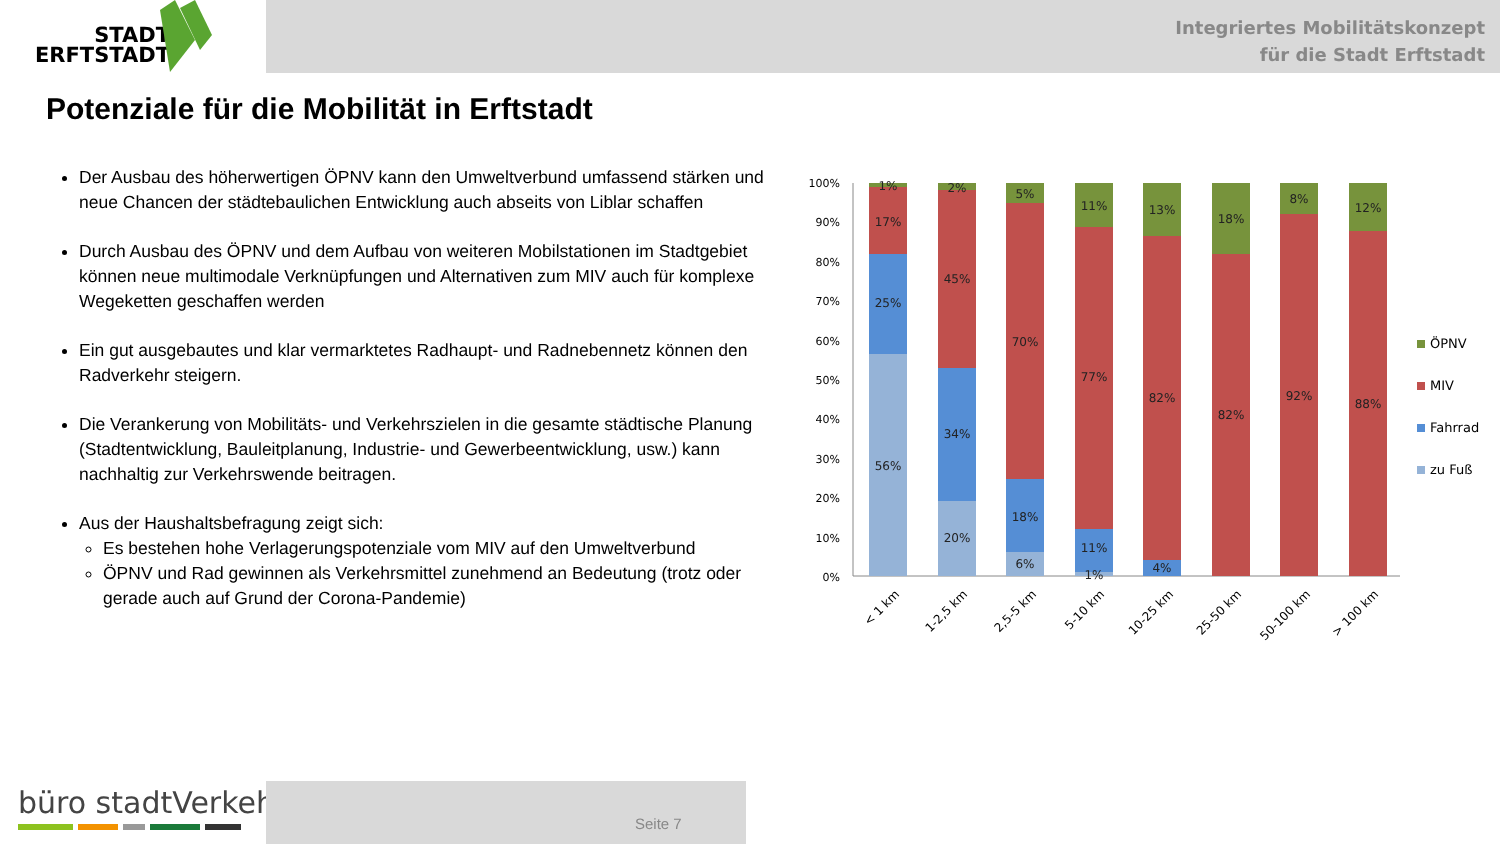STADT
ERFTSTADT
Integriertes Mobilitätskonzept
für die Stadt Erftstadt
Potenziale für die Mobilität in Erftstadt
Der Ausbau des höherwertigen ÖPNV kann den Umweltverbund umfassend stärken und neue Chancen der städtebaulichen Entwicklung auch abseits von Liblar schaffen
Durch Ausbau des ÖPNV und dem Aufbau von weiteren Mobilstationen im Stadtgebiet können neue multimodale Verknüpfungen und Alternativen zum MIV auch für komplexe Wegeketten geschaffen werden
Ein gut ausgebautes und klar vermarktetes Radhaupt- und Radnebennetz können den Radverkehr steigern.
Die Verankerung von Mobilitäts- und Verkehrszielen in die gesamte städtische Planung (Stadtentwicklung, Bauleitplanung, Industrie- und Gewerbeentwicklung, usw.) kann nachhaltig zur Verkehrswende beitragen.
Aus der Haushaltsbefragung zeigt sich:
Es bestehen hohe Verlagerungspotenziale vom MIV auf den Umweltverbund
ÖPNV und Rad gewinnen als Verkehrsmittel zunehmend an Bedeutung (trotz oder gerade auch auf Grund der Corona-Pandemie)
100%
90%
80%
70%
60%
50%
40%
30%
20%
10%
0%
1%
17%
25%
56%
2%
45%
34%
20%
5%
70%
18%
6%
11%
77%
11%
1%
13%
82%
4%
18%
82%
8%
92%
12%
88%
< 1 km
1-2,5 km
2,5-5 km
5-10 km
10-25 km
25-50 km
50-100 km
> 100 km
ÖPNV
MIV
Fahrrad
zu Fuß
büro stadtVerkehr
Seite 7